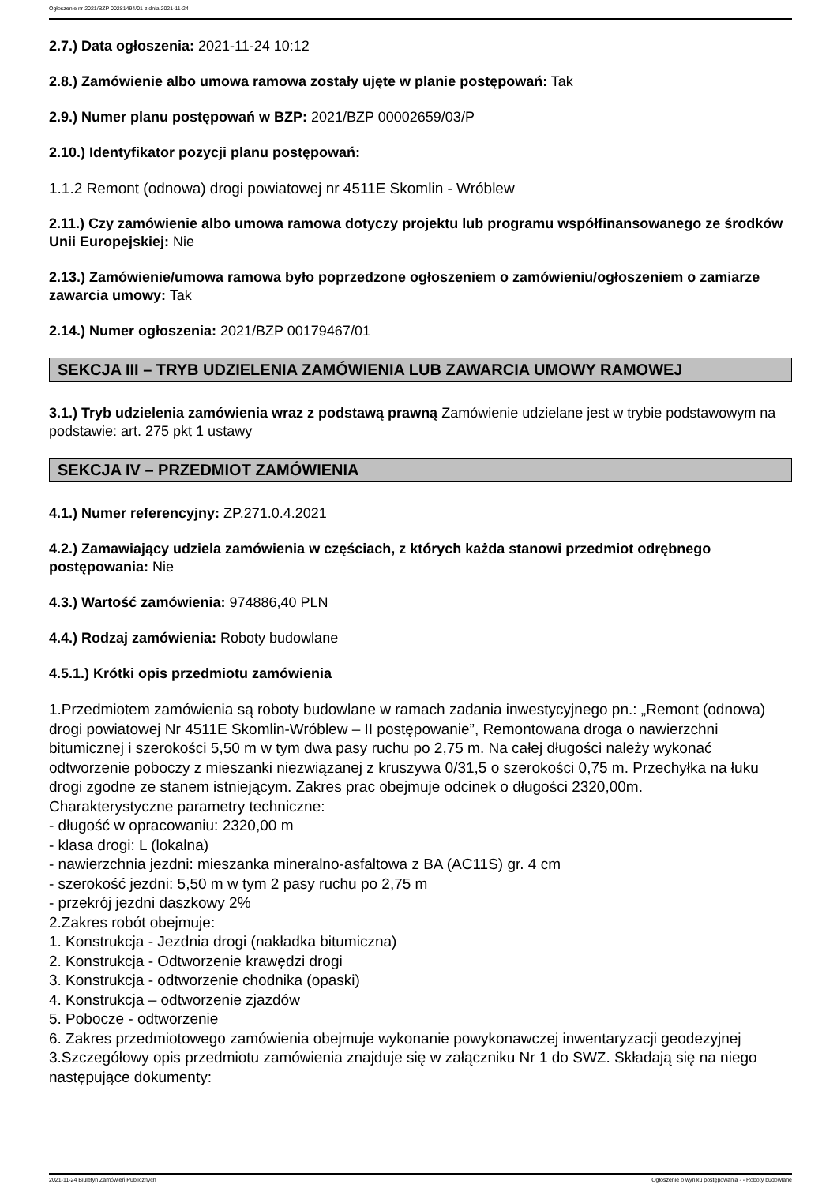Ogłoszenie nr 2021/BZP 00281494/01 z dnia 2021-11-24
2.7.) Data ogłoszenia: 2021-11-24 10:12
2.8.) Zamówienie albo umowa ramowa zostały ujęte w planie postępowań: Tak
2.9.) Numer planu postępowań w BZP: 2021/BZP 00002659/03/P
2.10.) Identyfikator pozycji planu postępowań:
1.1.2 Remont (odnowa) drogi powiatowej nr 4511E Skomlin - Wróblew
2.11.) Czy zamówienie albo umowa ramowa dotyczy projektu lub programu współfinansowanego ze środków Unii Europejskiej: Nie
2.13.) Zamówienie/umowa ramowa było poprzedzone ogłoszeniem o zamówieniu/ogłoszeniem o zamiarze zawarcia umowy: Tak
2.14.) Numer ogłoszenia: 2021/BZP 00179467/01
SEKCJA III – TRYB UDZIELENIA ZAMÓWIENIA LUB ZAWARCIA UMOWY RAMOWEJ
3.1.) Tryb udzielenia zamówienia wraz z podstawą prawną Zamówienie udzielane jest w trybie podstawowym na podstawie: art. 275 pkt 1 ustawy
SEKCJA IV – PRZEDMIOT ZAMÓWIENIA
4.1.) Numer referencyjny: ZP.271.0.4.2021
4.2.) Zamawiający udziela zamówienia w częściach, z których każda stanowi przedmiot odrębnego postępowania: Nie
4.3.) Wartość zamówienia: 974886,40 PLN
4.4.) Rodzaj zamówienia: Roboty budowlane
4.5.1.) Krótki opis przedmiotu zamówienia
1.Przedmiotem zamówienia są roboty budowlane w ramach zadania inwestycyjnego pn.: „Remont (odnowa) drogi powiatowej Nr 4511E Skomlin-Wróblew – II postępowanie”, Remontowana droga o nawierzchni bitumicznej i szerokości 5,50 m w tym dwa pasy ruchu po 2,75 m. Na całej długości należy wykonać odtworzenie poboczy z mieszanki niezwiązanej z kruszywa 0/31,5 o szerokości 0,75 m. Przechyłka na łuku drogi zgodne ze stanem istniejącym. Zakres prac obejmuje odcinek o długości 2320,00m.
Charakterystyczne parametry techniczne:
- długość w opracowaniu: 2320,00 m
- klasa drogi: L (lokalna)
- nawierzchnia jezdni: mieszanka mineralno-asfaltowa z BA (AC11S) gr. 4 cm
- szerokość jezdni: 5,50 m w tym 2 pasy ruchu po 2,75 m
- przekrój jezdni daszkowy 2%
2.Zakres robót obejmuje:
1. Konstrukcja - Jezdnia drogi (nakładka bitumiczna)
2. Konstrukcja - Odtworzenie krawędzi drogi
3. Konstrukcja - odtworzenie chodnika (opaski)
4. Konstrukcja – odtworzenie zjazdów
5. Pobocze - odtworzenie
6. Zakres przedmiotowego zamówienia obejmuje wykonanie powykonawczej inwentaryzacji geodezyjnej
3.Szczegółowy opis przedmiotu zamówienia znajduje się w załączniku Nr 1 do SWZ. Składają się na niego następujące dokumenty:
2021-11-24 Biuletyn Zamówień Publicznych Ogłoszenie o wyniku postępowania - - Roboty budowlane